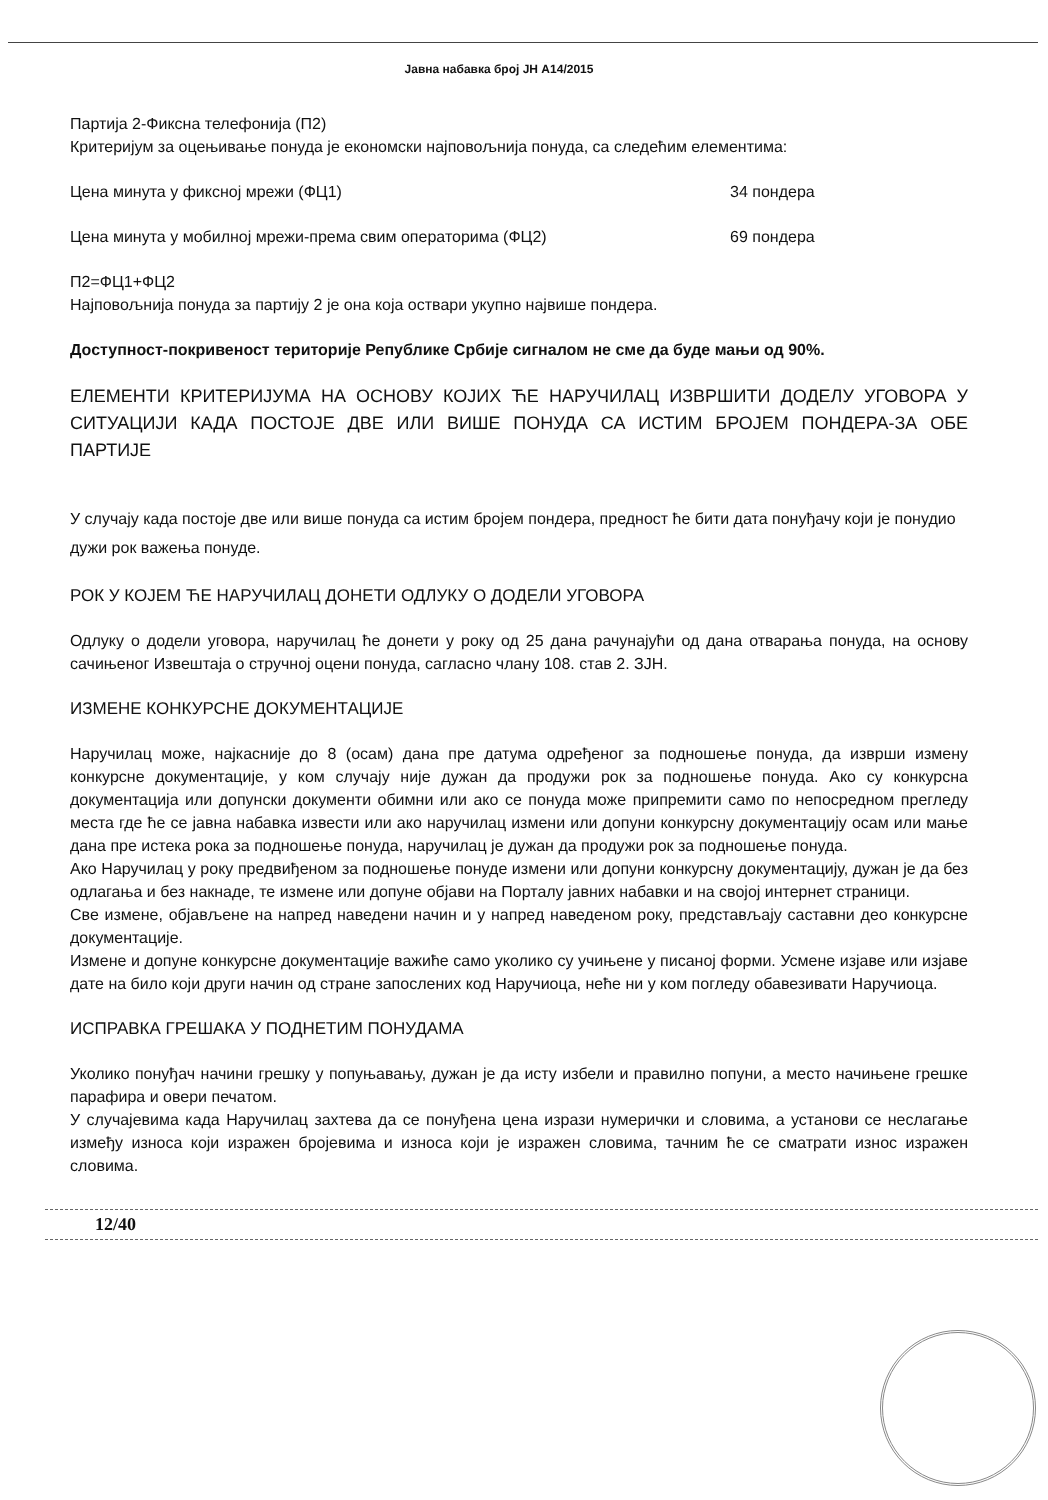Јавна набавка број ЈН А14/2015
Партија 2-Фиксна телефонија (П2)
Критеријум за оцењивање понуда је економски најповољнија понуда, са следећим елементима:
Цена минута у фиксној мрежи (ФЦ1) 34 пондера
Цена минута у мобилној мрежи-према свим операторима (ФЦ2) 69 пондера
П2=ФЦ1+ФЦ2
Најповољнија понуда за партију 2 је она која оствари укупно највише пондера.
Доступност-покривеност територије Републике Србије сигналом не сме да буде мањи од 90%.
ЕЛЕМЕНТИ КРИТЕРИЈУМА НА ОСНОВУ КОЈИХ ЋЕ НАРУЧИЛАЦ ИЗВРШИТИ ДОДЕЛУ УГОВОРА У СИТУАЦИЈИ КАДА ПОСТОЈЕ ДВЕ ИЛИ ВИШЕ ПОНУДА СА ИСТИМ БРОЈЕМ ПОНДЕРА-ЗА ОБЕ ПАРТИЈЕ
У случају када постоје две или више понуда са истим бројем пондера, предност ће бити дата понуђачу који је понудио дужи рок важења понуде.
РОК У КОЈЕМ ЋЕ НАРУЧИЛАЦ ДОНЕТИ ОДЛУКУ О ДОДЕЛИ УГОВОРА
Одлуку о додели уговора, наручилац ће донети у року од 25 дана рачунајући од дана отварања понуда, на основу сачињеног Извештаја о стручној оцени понуда, сагласно члану 108. став 2. ЗЈН.
ИЗМЕНЕ КОНКУРСНЕ ДОКУМЕНТАЦИЈЕ
Наручилац може, најкасније до 8 (осам) дана пре датума одређеног за подношење понуда, да изврши измену конкурсне документације, у ком случају није дужан да продужи рок за подношење понуда. Ако су конкурсна документација или допунски документи обимни или ако се понуда може припремити само по непосредном прегледу места где ће се јавна набавка извести или ако наручилац измени или допуни конкурсну документацију осам или мање дана пре истека рока за подношење понуда, наручилац је дужан да продужи рок за подношење понуда.
Ако Наручилац у року предвиђеном за подношење понуде измени или допуни конкурсну документацију, дужан је да без одлагања и без накнаде, те измене или допуне објави на Порталу јавних набавки и на својој интернет страници.
Све измене, објављене на напред наведени начин и у напред наведеном року, представљају саставни део конкурсне документације.
Измене и допуне конкурсне документације важиће само уколико су учињене у писаној форми. Усмене изјаве или изјаве дате на било који други начин од стране запослених код Наручиоца, неће ни у ком погледу обавезивати Наручиоца.
ИСПРАВКА ГРЕШАКА У ПОДНЕТИМ ПОНУДАМА
Уколико понуђач начини грешку у попуњавању, дужан је да исту избели и правилно попуни, а место начињене грешке парафира и овери печатом.
У случајевима када Наручилац захтева да се понуђена цена изрази нумерички и словима, а установи се неслагање између износа који изражен бројевима и износа који је изражен словима, тачним ће се сматрати износ изражен словима.
12/40